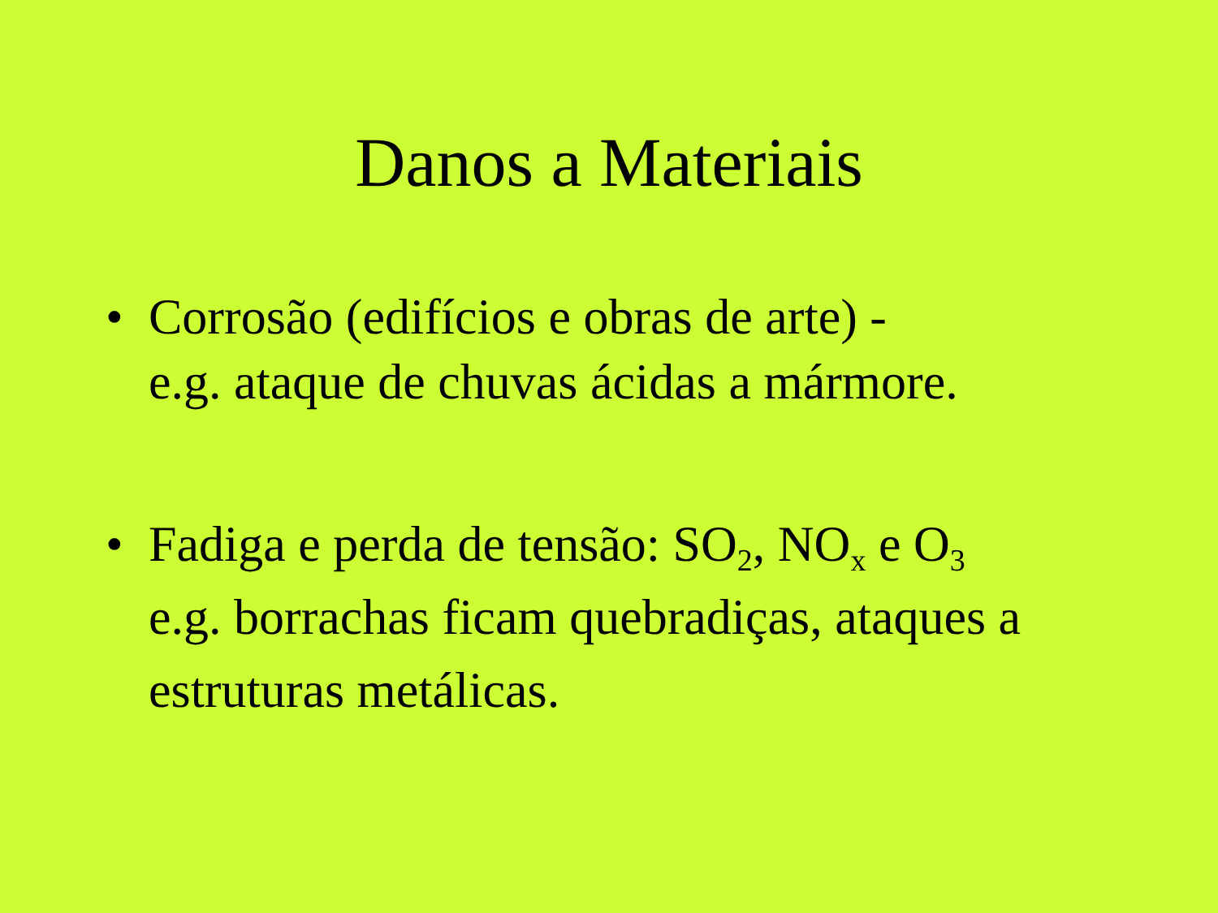Danos a Materiais
• Corrosão (edifícios e obras de arte) -
e.g. ataque de chuvas ácidas a mármore.
• Fadiga e perda de tensão: SO<sub>2</sub>, NO<sub>x</sub> e O<sub>3</sub>
e.g. borrachas ficam quebradiças, ataques a estruturas metálicas.